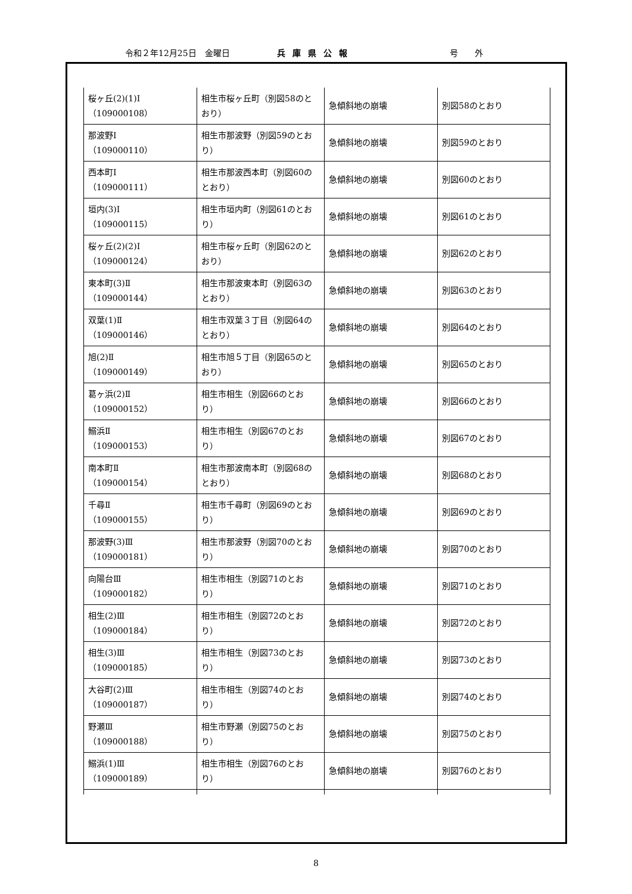令和２年12月25日　金曜日 兵庫県公報 号　　外
| 桜ヶ丘(2)(1)Ⅰ （109000108） | 相生市桜ヶ丘町（別図58のとおり） | 急傾斜地の崩壊 | 別図58のとおり |
| 那波野Ⅰ （109000110） | 相生市那波野（別図59のとおり） | 急傾斜地の崩壊 | 別図59のとおり |
| 西本町Ⅰ （109000111） | 相生市那波西本町（別図60のとおり） | 急傾斜地の崩壊 | 別図60のとおり |
| 垣内(3)Ⅰ （109000115） | 相生市垣内町（別図61のとおり） | 急傾斜地の崩壊 | 別図61のとおり |
| 桜ヶ丘(2)(2)Ⅰ （109000124） | 相生市桜ヶ丘町（別図62のとおり） | 急傾斜地の崩壊 | 別図62のとおり |
| 東本町(3)Ⅱ （109000144） | 相生市那波東本町（別図63のとおり） | 急傾斜地の崩壊 | 別図63のとおり |
| 双葉(1)Ⅱ （109000146） | 相生市双葉３丁目（別図64のとおり） | 急傾斜地の崩壊 | 別図64のとおり |
| 旭(2)Ⅱ （109000149） | 相生市旭５丁目（別図65のとおり） | 急傾斜地の崩壊 | 別図65のとおり |
| 葛ヶ浜(2)Ⅱ （109000152） | 相生市相生（別図66のとおり） | 急傾斜地の崩壊 | 別図66のとおり |
| 鰯浜Ⅱ （109000153） | 相生市相生（別図67のとおり） | 急傾斜地の崩壊 | 別図67のとおり |
| 南本町Ⅱ （109000154） | 相生市那波南本町（別図68のとおり） | 急傾斜地の崩壊 | 別図68のとおり |
| 千尋Ⅱ （109000155） | 相生市千尋町（別図69のとおり） | 急傾斜地の崩壊 | 別図69のとおり |
| 那波野(3)Ⅲ （109000181） | 相生市那波野（別図70のとおり） | 急傾斜地の崩壊 | 別図70のとおり |
| 向陽台Ⅲ （109000182） | 相生市相生（別図71のとおり） | 急傾斜地の崩壊 | 別図71のとおり |
| 相生(2)Ⅲ （109000184） | 相生市相生（別図72のとおり） | 急傾斜地の崩壊 | 別図72のとおり |
| 相生(3)Ⅲ （109000185） | 相生市相生（別図73のとおり） | 急傾斜地の崩壊 | 別図73のとおり |
| 大谷町(2)Ⅲ （109000187） | 相生市相生（別図74のとおり） | 急傾斜地の崩壊 | 別図74のとおり |
| 野瀬Ⅲ （109000188） | 相生市野瀬（別図75のとおり） | 急傾斜地の崩壊 | 別図75のとおり |
| 鰯浜(1)Ⅲ （109000189） | 相生市相生（別図76のとおり） | 急傾斜地の崩壊 | 別図76のとおり |
8